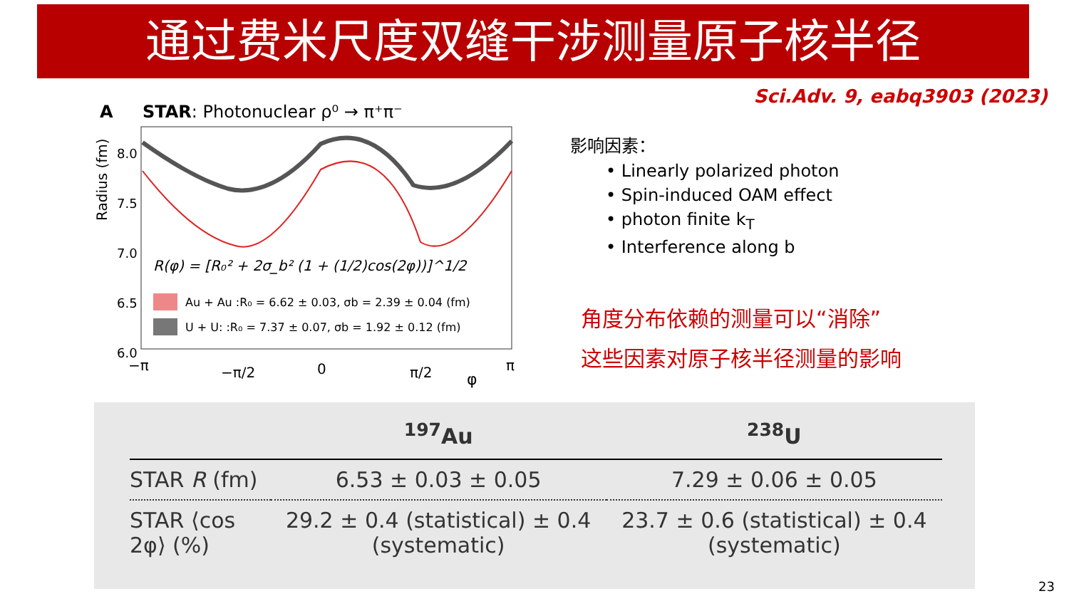通过费米尺度双缝干涉测量原子核半径
Sci.Adv. 9, eabq3903 (2023)
A
STAR: Photonuclear ρ⁰ → π⁺π⁻
Radius (fm)
8.0
7.5
7.0
6.5
6.0
R(φ) = [R₀² + 2σ_b² (1 + (1/2)cos(2φ))]^1/2
Au + Au :R₀ = 6.62 ± 0.03, σb = 2.39 ± 0.04 (fm)
U + U: :R₀ = 7.37 ± 0.07, σb = 1.92 ± 0.12 (fm)
−π
−π/2
0
π/2
φ
π
影响因素：
• Linearly polarized photon
• Spin-induced OAM effect
• photon finite k<sub>T</sub>
• Interference along b
角度分布依赖的测量可以“消除”
这些因素对原子核半径测量的影响
| | <sup>197</sup>Au | <sup>238</sup>U |
| --- | --- | --- |
| STAR R (fm) | 6.53 ± 0.03 ± 0.05 | 7.29 ± 0.06 ± 0.05 |
| STAR ⟨cos 2φ⟩ (%) | 29.2 ± 0.4 (statistical) ± 0.4 (systematic) | 23.7 ± 0.6 (statistical) ± 0.4 (systematic) |
23